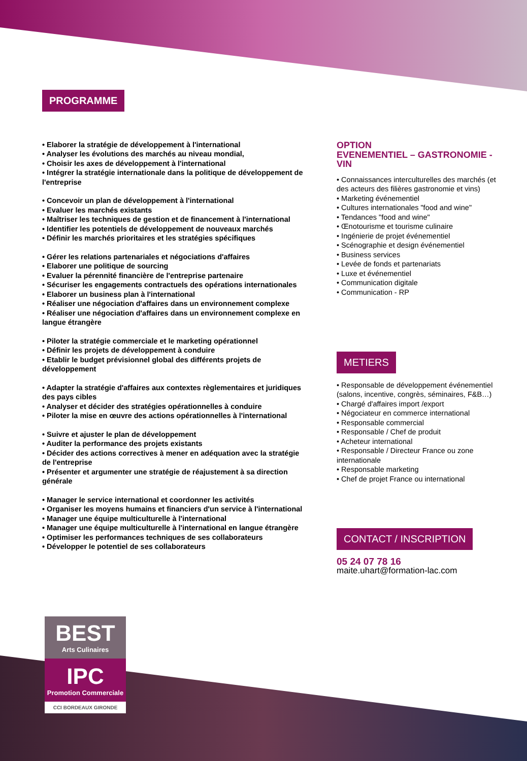PROGRAMME
• Elaborer la stratégie de développement à l'international
• Analyser les évolutions des marchés au niveau mondial,
• Choisir les axes de développement à l'international
• Intégrer la stratégie internationale dans la politique de développement de l'entreprise
• Concevoir un plan de développement à l'international
• Evaluer les marchés existants
• Maîtriser les techniques de gestion et de financement à l'international
• Identifier les potentiels de développement de nouveaux marchés
• Définir les marchés prioritaires et les stratégies spécifiques
• Gérer les relations partenariales et négociations d'affaires
• Elaborer une politique de sourcing
• Evaluer la pérennité financière de l'entreprise partenaire
• Sécuriser les engagements contractuels des opérations internationales
• Elaborer un business plan à l'international
• Réaliser une négociation d'affaires dans un environnement complexe
• Réaliser une négociation d'affaires dans un environnement complexe en langue étrangère
• Piloter la stratégie commerciale et le marketing opérationnel
• Définir les projets de développement à conduire
• Etablir le budget prévisionnel global des différents projets de développement
• Adapter la stratégie d'affaires aux contextes règlementaires et juridiques des pays cibles
• Analyser et décider des stratégies opérationnelles à conduire
• Piloter la mise en œuvre des actions opérationnelles à l'international
• Suivre et ajuster le plan de développement
• Auditer la performance des projets existants
• Décider des actions correctives à mener en adéquation avec la stratégie de l'entreprise
• Présenter et argumenter une stratégie de réajustement à sa direction générale
• Manager le service international et coordonner les activités
• Organiser les moyens humains et financiers d'un service à l'international
• Manager une équipe multiculturelle à l'international
• Manager une équipe multiculturelle à l'international en langue étrangère
• Optimiser les performances techniques de ses collaborateurs
• Développer le potentiel de ses collaborateurs
OPTION
EVENEMENTIEL – GASTRONOMIE - VIN
• Connaissances interculturelles des marchés (et des acteurs des filières gastronomie et vins)
• Marketing événementiel
• Cultures internationales "food and wine"
• Tendances "food and wine"
• Œnotourisme et tourisme culinaire
• Ingénierie de projet événementiel
• Scénographie et design événementiel
• Business services
• Levée de fonds et partenariats
• Luxe et événementiel
• Communication digitale
• Communication - RP
METIERS
• Responsable de développement événementiel (salons, incentive, congrès, séminaires, F&B…)
• Chargé d'affaires import /export
• Négociateur en commerce international
• Responsable commercial
• Responsable / Chef de produit
• Acheteur international
• Responsable / Directeur France ou zone internationale
• Responsable marketing
• Chef de projet France ou international
CONTACT / INSCRIPTION
05 24 07 78 16
maite.uhart@formation-lac.com
BEST
Arts Culinaires
IPC
Promotion Commerciale
CCI BORDEAUX GIRONDE